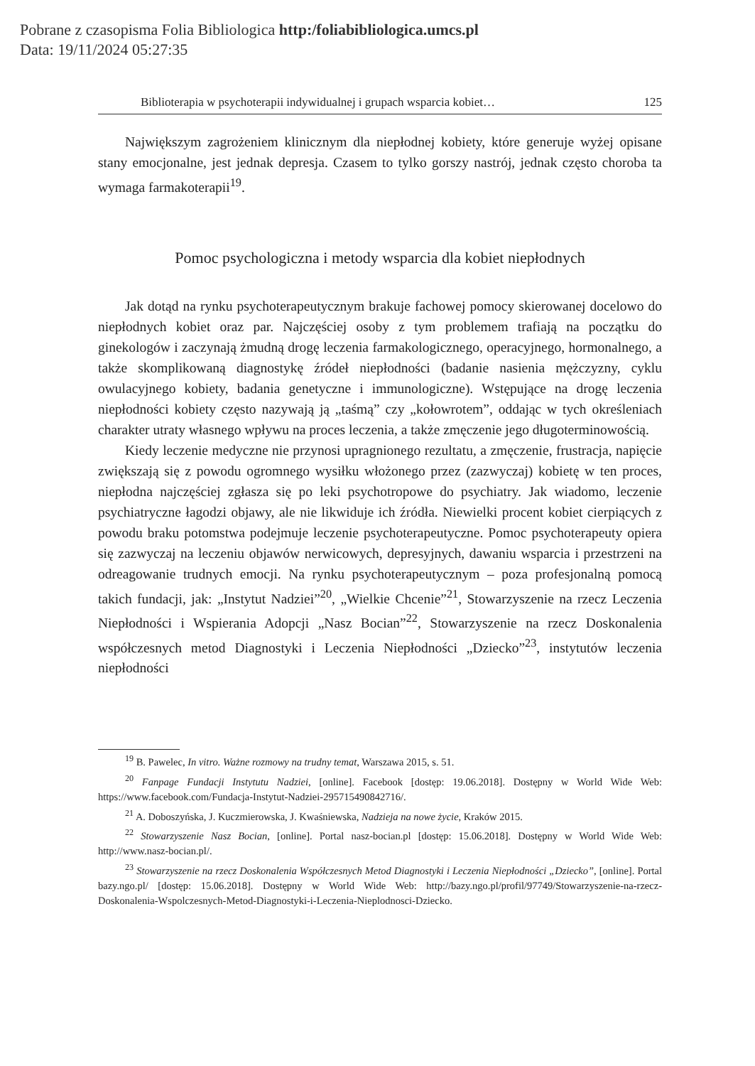Pobrane z czasopisma Folia Bibliologica http:/foliabibliologica.umcs.pl
Data: 19/11/2024 05:27:35
Biblioterapia w psychoterapii indywidualnej i grupach wsparcia kobiet… 125
Największym zagrożeniem klinicznym dla niepłodnej kobiety, które generuje wyżej opisane stany emocjonalne, jest jednak depresja. Czasem to tylko gorszy nastrój, jednak często choroba ta wymaga farmakoterapii<sup>19</sup>.
Pomoc psychologiczna i metody wsparcia dla kobiet niepłodnych
Jak dotąd na rynku psychoterapeutycznym brakuje fachowej pomocy skierowanej docelowo do niepłodnych kobiet oraz par. Najczęściej osoby z tym problemem trafiają na początku do ginekologów i zaczynają żmudną drogę leczenia farmakologicznego, operacyjnego, hormonalnego, a także skomplikowaną diagnostykę źródeł niepłodności (badanie nasienia mężczyzny, cyklu owulacyjnego kobiety, badania genetyczne i immunologiczne). Wstępujące na drogę leczenia niepłodności kobiety często nazywają ją „taśmą” czy „kołowrotem”, oddając w tych określeniach charakter utraty własnego wpływu na proces leczenia, a także zmęczenie jego długoterminowością.
Kiedy leczenie medyczne nie przynosi upragnionego rezultatu, a zmęczenie, frustracja, napięcie zwiększają się z powodu ogromnego wysiłku włożonego przez (zazwyczaj) kobietę w ten proces, niepłodna najczęściej zgłasza się po leki psychotropowe do psychiatry. Jak wiadomo, leczenie psychiatryczne łagodzi objawy, ale nie likwiduje ich źródła. Niewielki procent kobiet cierpiących z powodu braku potomstwa podejmuje leczenie psychoterapeutyczne. Pomoc psychoterapeuty opiera się zazwyczaj na leczeniu objawów nerwicowych, depresyjnych, dawaniu wsparcia i przestrzeni na odreagowanie trudnych emocji. Na rynku psychoterapeutycznym – poza profesjonalną pomocą takich fundacji, jak: „Instytut Nadziei”<sup>20</sup>, „Wielkie Chcenie”<sup>21</sup>, Stowarzyszenie na rzecz Leczenia Niepłodności i Wspierania Adopcji „Nasz Bocian”<sup>22</sup>, Stowarzyszenie na rzecz Doskonalenia współczesnych metod Diagnostyki i Leczenia Niepłodności „Dziecko”<sup>23</sup>, instytutów leczenia niepłodności
<sup>19</sup> B. Pawelec, In vitro. Ważne rozmowy na trudny temat, Warszawa 2015, s. 51.
<sup>20</sup> Fanpage Fundacji Instytutu Nadziei, [online]. Facebook [dostęp: 19.06.2018]. Dostępny w World Wide Web: https://www.facebook.com/Fundacja-Instytut-Nadziei-295715490842716/.
<sup>21</sup> A. Doboszyńska, J. Kuczmierowska, J. Kwaśniewska, Nadzieja na nowe życie, Kraków 2015.
<sup>22</sup> Stowarzyszenie Nasz Bocian, [online]. Portal nasz-bocian.pl [dostęp: 15.06.2018]. Dostępny w World Wide Web: http://www.nasz-bocian.pl/.
<sup>23</sup> Stowarzyszenie na rzecz Doskonalenia Współczesnych Metod Diagnostyki i Leczenia Niepłodności „Dziecko”, [online]. Portal bazy.ngo.pl/ [dostęp: 15.06.2018]. Dostępny w World Wide Web: http://bazy.ngo.pl/profil/97749/Stowarzyszenie-na-rzecz-Doskonalenia-Wspolczesnych-Metod-Diagnostyki-i-Leczenia-Nieplodnosci-Dziecko.